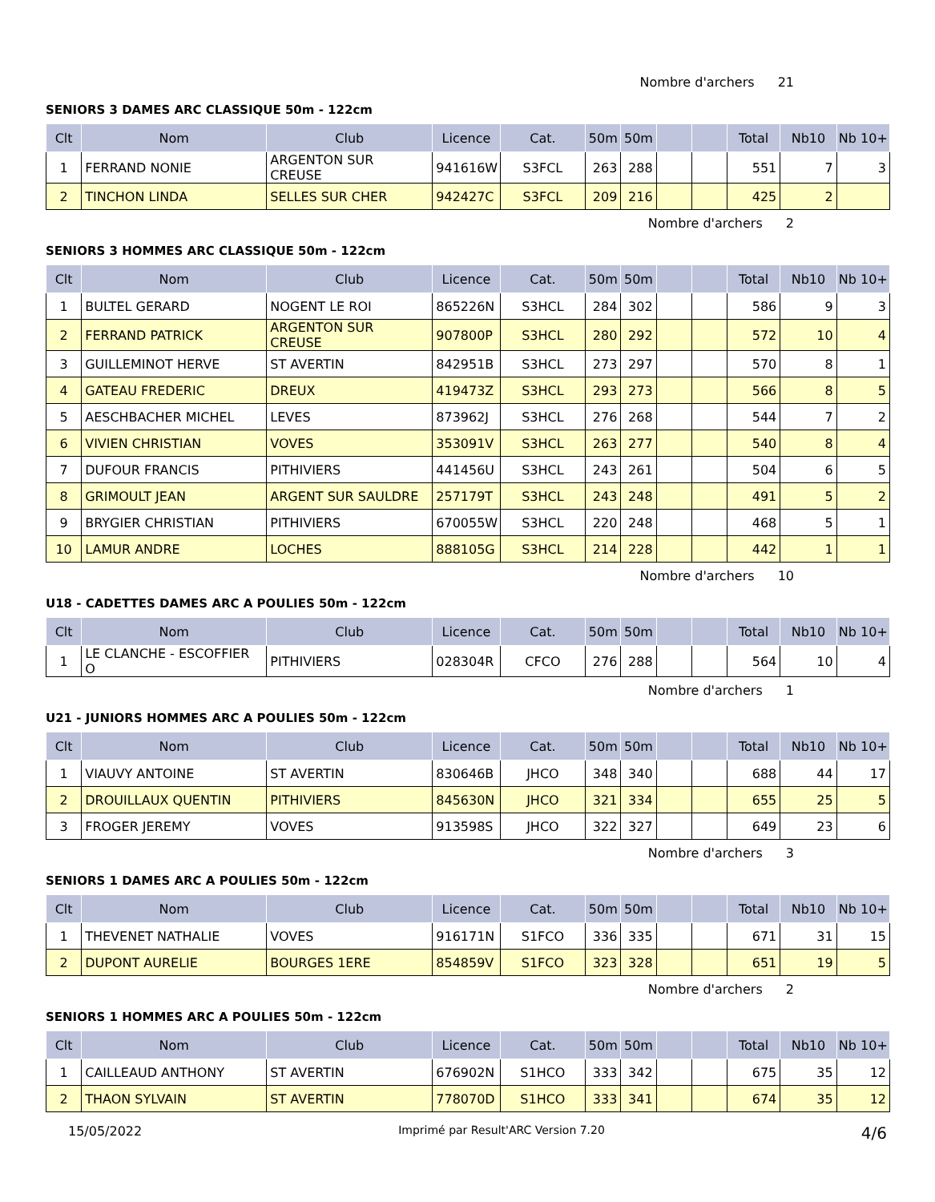Nombre d'archers 21
SENIORS 3 DAMES ARC CLASSIQUE 50m - 122cm
| Clt | Nom | Club | Licence | Cat. | 50m | 50m | | | Total | Nb10 | Nb 10+ |
| --- | --- | --- | --- | --- | --- | --- | --- | --- | --- | --- | --- |
| 1 | FERRAND NONIE | ARGENTON SUR CREUSE | 941616W | S3FCL | 263 | 288 | | | 551 | 7 | 3 |
| 2 | TINCHON LINDA | SELLES SUR CHER | 942427C | S3FCL | 209 | 216 | | | 425 | 2 | |
Nombre d'archers 2
SENIORS 3 HOMMES ARC CLASSIQUE 50m - 122cm
| Clt | Nom | Club | Licence | Cat. | 50m | 50m | | | Total | Nb10 | Nb 10+ |
| --- | --- | --- | --- | --- | --- | --- | --- | --- | --- | --- | --- |
| 1 | BULTEL GERARD | NOGENT LE ROI | 865226N | S3HCL | 284 | 302 | | | 586 | 9 | 3 |
| 2 | FERRAND PATRICK | ARGENTON SUR CREUSE | 907800P | S3HCL | 280 | 292 | | | 572 | 10 | 4 |
| 3 | GUILLEMINOT HERVE | ST AVERTIN | 842951B | S3HCL | 273 | 297 | | | 570 | 8 | 1 |
| 4 | GATEAU FREDERIC | DREUX | 419473Z | S3HCL | 293 | 273 | | | 566 | 8 | 5 |
| 5 | AESCHBACHER MICHEL | LEVES | 873962J | S3HCL | 276 | 268 | | | 544 | 7 | 2 |
| 6 | VIVIEN CHRISTIAN | VOVES | 353091V | S3HCL | 263 | 277 | | | 540 | 8 | 4 |
| 7 | DUFOUR FRANCIS | PITHIVIERS | 441456U | S3HCL | 243 | 261 | | | 504 | 6 | 5 |
| 8 | GRIMOULT JEAN | ARGENT SUR SAULDRE | 257179T | S3HCL | 243 | 248 | | | 491 | 5 | 2 |
| 9 | BRYGIER CHRISTIAN | PITHIVIERS | 670055W | S3HCL | 220 | 248 | | | 468 | 5 | 1 |
| 10 | LAMUR ANDRE | LOCHES | 888105G | S3HCL | 214 | 228 | | | 442 | 1 | 1 |
Nombre d'archers 10
U18 - CADETTES DAMES ARC A POULIES 50m - 122cm
| Clt | Nom | Club | Licence | Cat. | 50m | 50m | | | Total | Nb10 | Nb 10+ |
| --- | --- | --- | --- | --- | --- | --- | --- | --- | --- | --- | --- |
| 1 | LE CLANCHE - ESCOFFIER O | PITHIVIERS | 028304R | CFCO | 276 | 288 | | | 564 | 10 | 4 |
Nombre d'archers 1
U21 - JUNIORS HOMMES ARC A POULIES 50m - 122cm
| Clt | Nom | Club | Licence | Cat. | 50m | 50m | | | Total | Nb10 | Nb 10+ |
| --- | --- | --- | --- | --- | --- | --- | --- | --- | --- | --- | --- |
| 1 | VIAUVY ANTOINE | ST AVERTIN | 830646B | JHCO | 348 | 340 | | | 688 | 44 | 17 |
| 2 | DROUILLAUX QUENTIN | PITHIVIERS | 845630N | JHCO | 321 | 334 | | | 655 | 25 | 5 |
| 3 | FROGER JEREMY | VOVES | 913598S | JHCO | 322 | 327 | | | 649 | 23 | 6 |
Nombre d'archers 3
SENIORS 1 DAMES ARC A POULIES 50m - 122cm
| Clt | Nom | Club | Licence | Cat. | 50m | 50m | | | Total | Nb10 | Nb 10+ |
| --- | --- | --- | --- | --- | --- | --- | --- | --- | --- | --- | --- |
| 1 | THEVENET NATHALIE | VOVES | 916171N | S1FCO | 336 | 335 | | | 671 | 31 | 15 |
| 2 | DUPONT AURELIE | BOURGES 1ERE | 854859V | S1FCO | 323 | 328 | | | 651 | 19 | 5 |
Nombre d'archers 2
SENIORS 1 HOMMES ARC A POULIES 50m - 122cm
| Clt | Nom | Club | Licence | Cat. | 50m | 50m | | | Total | Nb10 | Nb 10+ |
| --- | --- | --- | --- | --- | --- | --- | --- | --- | --- | --- | --- |
| 1 | CAILLEAUD ANTHONY | ST AVERTIN | 676902N | S1HCO | 333 | 342 | | | 675 | 35 | 12 |
| 2 | THAON SYLVAIN | ST AVERTIN | 778070D | S1HCO | 333 | 341 | | | 674 | 35 | 12 |
15/05/2022 Imprimé par Result'ARC Version 7.20 4/6